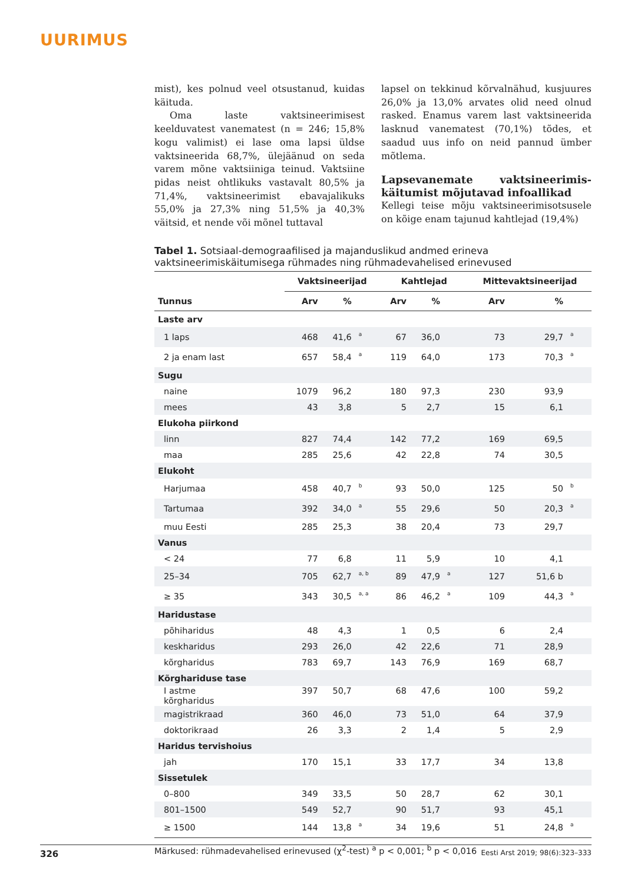UURIMUS
mist), kes polnud veel otsustanud, kuidas käituda.
Oma laste vaktsineerimisest keelduvatest vanematest (n = 246; 15,8% kogu valimist) ei lase oma lapsi üldse vaktsineerida 68,7%, ülejäänud on seda varem mõne vaktsiiniga teinud. Vaktsiine pidas neist ohtlikuks vastavalt 80,5% ja 71,4%, vaktsineerimist ebavajalikuks 55,0% ja 27,3% ning 51,5% ja 40,3% väitsid, et nende või mõnel tuttaval
lapsel on tekkinud kõrvalnähud, kusjuures 26,0% ja 13,0% arvates olid need olnud rasked. Enamus varem last vaktsineerida lasknud vanematest (70,1%) tõdes, et saadud uus info on neid pannud ümber mõtlema.
Lapsevanemate vaktsineerimis­käitumist mõjutavad infoallikad
Kellegi teise mõju vaktsineerimisotsusele on kõige enam tajunud kahtlejad (19,4%)
Tabel 1. Sotsiaal-demograafilised ja majanduslikud andmed erineva vaktsineerimiskäitumisega rühmades ning rühmadevahelised erinevused
| | Vaktsineerijad | | | Kahtlejad | | | Mittevaktsineerijad | | |
| --- | --- | --- | --- | --- | --- | --- | --- | --- | --- |
| Tunnus | Arv | % | | Arv | % | | Arv | % | |
| Laste arv | | | | | | | | | |
| 1 laps | 468 | 41,6 | a | 67 | 36,0 | | 73 | 29,7 | a |
| 2 ja enam last | 657 | 58,4 | a | 119 | 64,0 | | 173 | 70,3 | a |
| Sugu | | | | | | | | | |
| naine | 1079 | 96,2 | | 180 | 97,3 | | 230 | 93,9 | |
| mees | 43 | 3,8 | | 5 | 2,7 | | 15 | 6,1 | |
| Elukoha piirkond | | | | | | | | | |
| linn | 827 | 74,4 | | 142 | 77,2 | | 169 | 69,5 | |
| maa | 285 | 25,6 | | 42 | 22,8 | | 74 | 30,5 | |
| Elukoht | | | | | | | | | |
| Harjumaa | 458 | 40,7 | b | 93 | 50,0 | | 125 | 50 | b |
| Tartumaa | 392 | 34,0 | a | 55 | 29,6 | | 50 | 20,3 | a |
| muu Eesti | 285 | 25,3 | | 38 | 20,4 | | 73 | 29,7 | |
| Vanus | | | | | | | | | |
| < 24 | 77 | 6,8 | | 11 | 5,9 | | 10 | 4,1 | |
| 25–34 | 705 | 62,7 | a, b | 89 | 47,9 | a | 127 | 51,6 b | |
| ≥ 35 | 343 | 30,5 | a, a | 86 | 46,2 | a | 109 | 44,3 | a |
| Haridustase | | | | | | | | | |
| põhiharidus | 48 | 4,3 | | 1 | 0,5 | | 6 | 2,4 | |
| keskharidus | 293 | 26,0 | | 42 | 22,6 | | 71 | 28,9 | |
| kõrgharidus | 783 | 69,7 | | 143 | 76,9 | | 169 | 68,7 | |
| Kõrghariduse tase | | | | | | | | | |
| I astme kõrgharidus | 397 | 50,7 | | 68 | 47,6 | | 100 | 59,2 | |
| magistrikraad | 360 | 46,0 | | 73 | 51,0 | | 64 | 37,9 | |
| doktorikraad | 26 | 3,3 | | 2 | 1,4 | | 5 | 2,9 | |
| Haridus tervishoius | | | | | | | | | |
| jah | 170 | 15,1 | | 33 | 17,7 | | 34 | 13,8 | |
| Sissetulek | | | | | | | | | |
| 0–800 | 349 | 33,5 | | 50 | 28,7 | | 62 | 30,1 | |
| 801–1500 | 549 | 52,7 | | 90 | 51,7 | | 93 | 45,1 | |
| ≥ 1500 | 144 | 13,8 | a | 34 | 19,6 | | 51 | 24,8 | a |
Märkused: rühmadevahelised erinevused (χ<sup>2</sup>-test) <sup>a</sup> p < 0,001; <sup>b</sup> p < 0,016
326 Eesti Arst 2019; 98(6):323–333